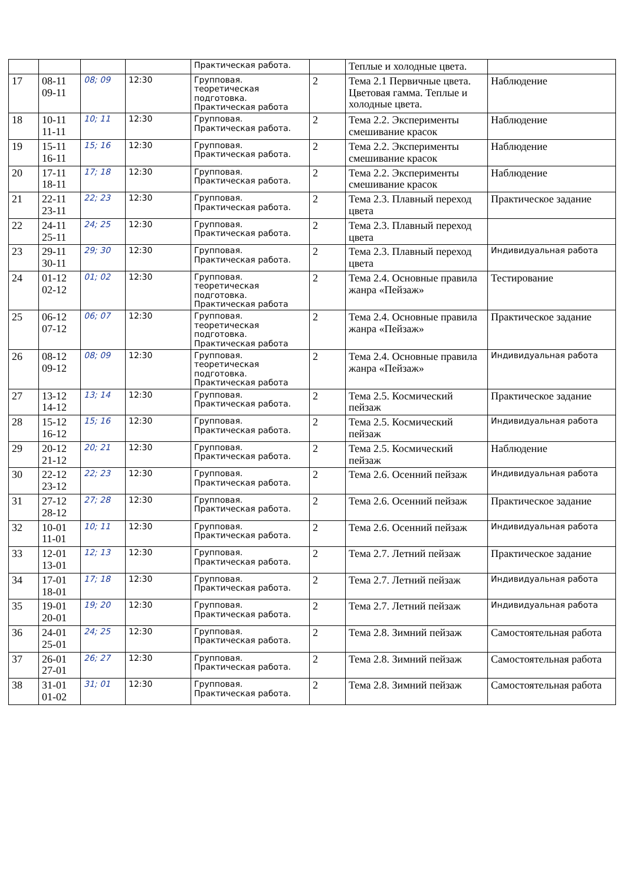| | | | | Практическая работа. | | Теплые и холодные цвета. | |
| 17 | 08-11 09-11 | 08; 09 | 12:30 | Групповая. теоретическая подготовка. Практическая работа | 2 | Тема 2.1 Первичные цвета. Цветовая гамма. Теплые и холодные цвета. | Наблюдение |
| 18 | 10-11 11-11 | 10; 11 | 12:30 | Групповая. Практическая работа. | 2 | Тема 2.2. Эксперименты смешивание красок | Наблюдение |
| 19 | 15-11 16-11 | 15; 16 | 12:30 | Групповая. Практическая работа. | 2 | Тема 2.2. Эксперименты смешивание красок | Наблюдение |
| 20 | 17-11 18-11 | 17; 18 | 12:30 | Групповая. Практическая работа. | 2 | Тема 2.2. Эксперименты смешивание красок | Наблюдение |
| 21 | 22-11 23-11 | 22; 23 | 12:30 | Групповая. Практическая работа. | 2 | Тема 2.3. Плавный переход цвета | Практическое задание |
| 22 | 24-11 25-11 | 24; 25 | 12:30 | Групповая. Практическая работа. | 2 | Тема 2.3. Плавный переход цвета | |
| 23 | 29-11 30-11 | 29; 30 | 12:30 | Групповая. Практическая работа. | 2 | Тема 2.3. Плавный переход цвета | Индивидуальная работа |
| 24 | 01-12 02-12 | 01; 02 | 12:30 | Групповая. теоретическая подготовка. Практическая работа | 2 | Тема 2.4. Основные правила жанра «Пейзаж» | Тестирование |
| 25 | 06-12 07-12 | 06; 07 | 12:30 | Групповая. теоретическая подготовка. Практическая работа | 2 | Тема 2.4. Основные правила жанра «Пейзаж» | Практическое задание |
| 26 | 08-12 09-12 | 08; 09 | 12:30 | Групповая. теоретическая подготовка. Практическая работа | 2 | Тема 2.4. Основные правила жанра «Пейзаж» | Индивидуальная работа |
| 27 | 13-12 14-12 | 13; 14 | 12:30 | Групповая. Практическая работа. | 2 | Тема 2.5. Космический пейзаж | Практическое задание |
| 28 | 15-12 16-12 | 15; 16 | 12:30 | Групповая. Практическая работа. | 2 | Тема 2.5. Космический пейзаж | Индивидуальная работа |
| 29 | 20-12 21-12 | 20; 21 | 12:30 | Групповая. Практическая работа. | 2 | Тема 2.5. Космический пейзаж | Наблюдение |
| 30 | 22-12 23-12 | 22; 23 | 12:30 | Групповая. Практическая работа. | 2 | Тема 2.6. Осенний пейзаж | Индивидуальная работа |
| 31 | 27-12 28-12 | 27; 28 | 12:30 | Групповая. Практическая работа. | 2 | Тема 2.6. Осенний пейзаж | Практическое задание |
| 32 | 10-01 11-01 | 10; 11 | 12:30 | Групповая. Практическая работа. | 2 | Тема 2.6. Осенний пейзаж | Индивидуальная работа |
| 33 | 12-01 13-01 | 12; 13 | 12:30 | Групповая. Практическая работа. | 2 | Тема 2.7. Летний пейзаж | Практическое задание |
| 34 | 17-01 18-01 | 17; 18 | 12:30 | Групповая. Практическая работа. | 2 | Тема 2.7. Летний пейзаж | Индивидуальная работа |
| 35 | 19-01 20-01 | 19; 20 | 12:30 | Групповая. Практическая работа. | 2 | Тема 2.7. Летний пейзаж | Индивидуальная работа |
| 36 | 24-01 25-01 | 24; 25 | 12:30 | Групповая. Практическая работа. | 2 | Тема 2.8. Зимний пейзаж | Самостоятельная работа |
| 37 | 26-01 27-01 | 26; 27 | 12:30 | Групповая. Практическая работа. | 2 | Тема 2.8. Зимний пейзаж | Самостоятельная работа |
| 38 | 31-01 01-02 | 31; 01 | 12:30 | Групповая. Практическая работа. | 2 | Тема 2.8. Зимний пейзаж | Самостоятельная работа |